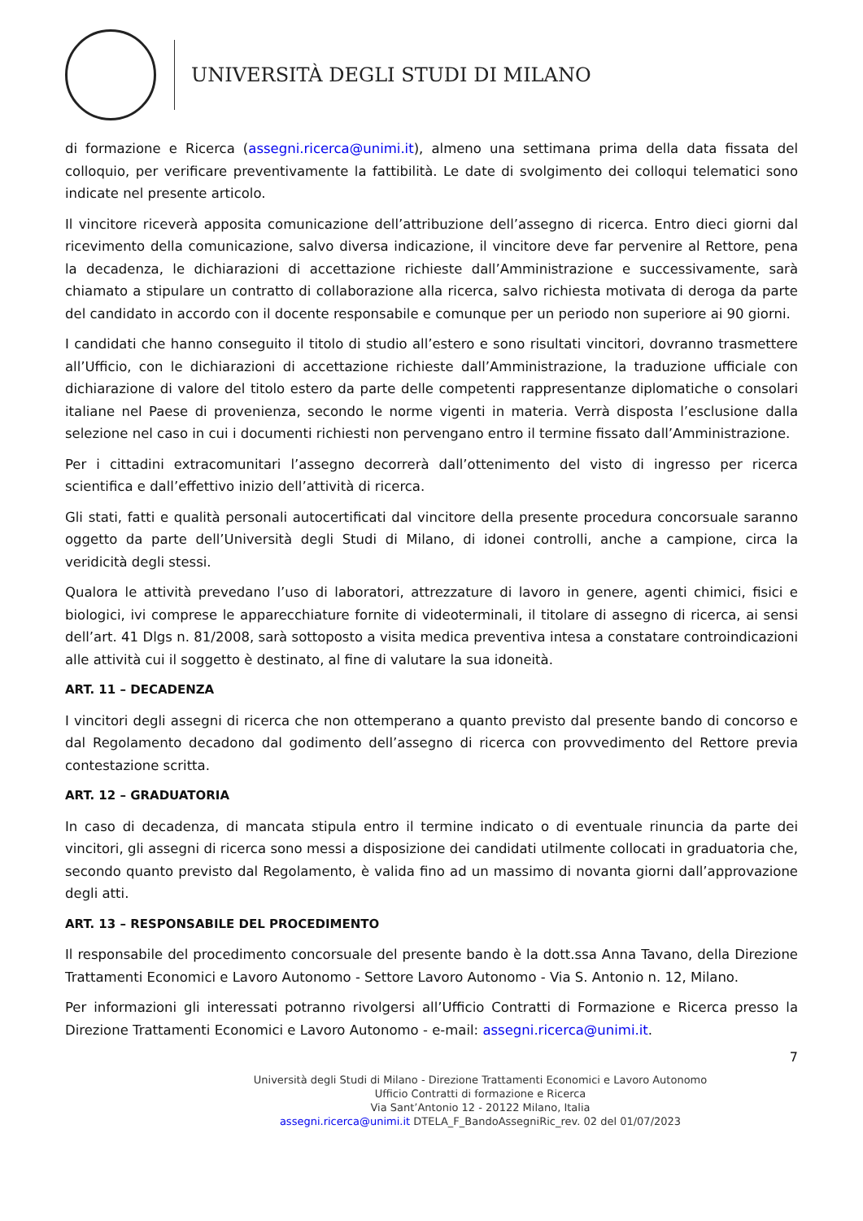UNIVERSITÀ DEGLI STUDI DI MILANO
di formazione e Ricerca (assegni.ricerca@unimi.it), almeno una settimana prima della data fissata del colloquio, per verificare preventivamente la fattibilità. Le date di svolgimento dei colloqui telematici sono indicate nel presente articolo.
Il vincitore riceverà apposita comunicazione dell’attribuzione dell’assegno di ricerca. Entro dieci giorni dal ricevimento della comunicazione, salvo diversa indicazione, il vincitore deve far pervenire al Rettore, pena la decadenza, le dichiarazioni di accettazione richieste dall’Amministrazione e successivamente, sarà chiamato a stipulare un contratto di collaborazione alla ricerca, salvo richiesta motivata di deroga da parte del candidato in accordo con il docente responsabile e comunque per un periodo non superiore ai 90 giorni.
I candidati che hanno conseguito il titolo di studio all’estero e sono risultati vincitori, dovranno trasmettere all’Ufficio, con le dichiarazioni di accettazione richieste dall’Amministrazione, la traduzione ufficiale con dichiarazione di valore del titolo estero da parte delle competenti rappresentanze diplomatiche o consolari italiane nel Paese di provenienza, secondo le norme vigenti in materia. Verrà disposta l’esclusione dalla selezione nel caso in cui i documenti richiesti non pervengano entro il termine fissato dall’Amministrazione.
Per i cittadini extracomunitari l’assegno decorrerà dall’ottenimento del visto di ingresso per ricerca scientifica e dall’effettivo inizio dell’attività di ricerca.
Gli stati, fatti e qualità personali autocertificati dal vincitore della presente procedura concorsuale saranno oggetto da parte dell’Università degli Studi di Milano, di idonei controlli, anche a campione, circa la veridicità degli stessi.
Qualora le attività prevedano l’uso di laboratori, attrezzature di lavoro in genere, agenti chimici, fisici e biologici, ivi comprese le apparecchiature fornite di videoterminali, il titolare di assegno di ricerca, ai sensi dell’art. 41 Dlgs n. 81/2008, sarà sottoposto a visita medica preventiva intesa a constatare controindicazioni alle attività cui il soggetto è destinato, al fine di valutare la sua idoneità.
ART. 11 – DECADENZA
I vincitori degli assegni di ricerca che non ottemperano a quanto previsto dal presente bando di concorso e dal Regolamento decadono dal godimento dell’assegno di ricerca con provvedimento del Rettore previa contestazione scritta.
ART. 12 – GRADUATORIA
In caso di decadenza, di mancata stipula entro il termine indicato o di eventuale rinuncia da parte dei vincitori, gli assegni di ricerca sono messi a disposizione dei candidati utilmente collocati in graduatoria che, secondo quanto previsto dal Regolamento, è valida fino ad un massimo di novanta giorni dall’approvazione degli atti.
ART. 13 – RESPONSABILE DEL PROCEDIMENTO
Il responsabile del procedimento concorsuale del presente bando è la dott.ssa Anna Tavano, della Direzione Trattamenti Economici e Lavoro Autonomo - Settore Lavoro Autonomo - Via S. Antonio n. 12, Milano.
Per informazioni gli interessati potranno rivolgersi all’Ufficio Contratti di Formazione e Ricerca presso la Direzione Trattamenti Economici e Lavoro Autonomo - e-mail: assegni.ricerca@unimi.it.
7
Università degli Studi di Milano - Direzione Trattamenti Economici e Lavoro Autonomo
Ufficio Contratti di formazione e Ricerca
Via Sant’Antonio 12 - 20122 Milano, Italia
assegni.ricerca@unimi.it DTELA_F_BandoAssegniRic_rev. 02 del 01/07/2023